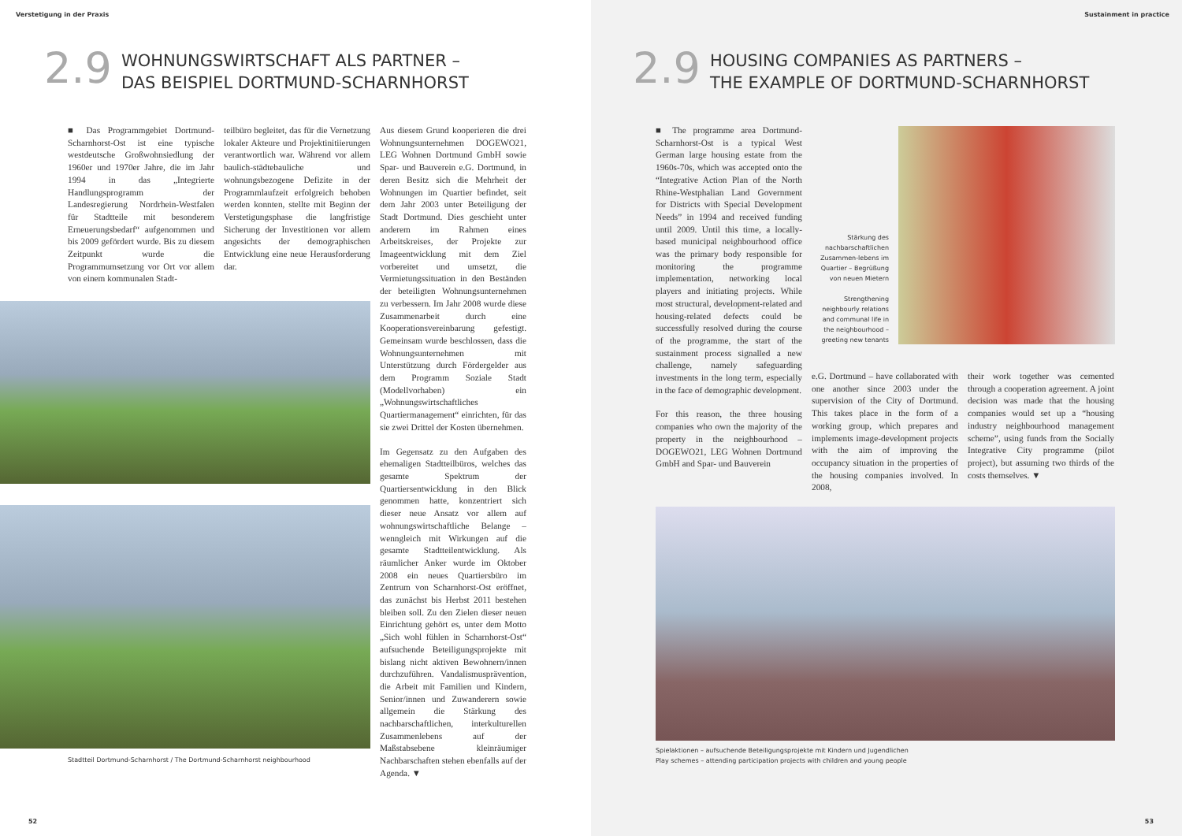Verstetigung in der Praxis
2.9 WOHNUNGSWIRTSCHAFT ALS PARTNER –
DAS BEISPIEL DORTMUND-SCHARNHORST
■ Das Programmgebiet Dortmund-Scharnhorst-Ost ist eine typische westdeutsche Großwohnsiedlung der 1960er und 1970er Jahre, die im Jahr 1994 in das „Integrierte Handlungsprogramm der Landesregierung Nordrhein-Westfalen für Stadtteile mit besonderem Erneuerungsbedarf“ aufgenommen und bis 2009 gefördert wurde. Bis zu diesem Zeitpunkt wurde die Programmumsetzung vor Ort vor allem von einem kommunalen Stadt-
teilbüro begleitet, das für die Vernetzung lokaler Akteure und Projektinitiierungen verantwortlich war. Während vor allem baulich-städtebauliche und wohnungsbezogene Defizite in der Programmlaufzeit erfolgreich behoben werden konnten, stellte mit Beginn der Verstetigungsphase die langfristige Sicherung der Investitionen vor allem angesichts der demographischen Entwicklung eine neue Herausforderung dar.
Aus diesem Grund kooperieren die drei Wohnungsunternehmen DOGEWO21, LEG Wohnen Dortmund GmbH sowie Spar- und Bauverein e.G. Dortmund, in deren Besitz sich die Mehrheit der Wohnungen im Quartier befindet, seit dem Jahr 2003 unter Beteiligung der Stadt Dortmund. Dies geschieht unter anderem im Rahmen eines Arbeitskreises, der Projekte zur Imageentwicklung mit dem Ziel vorbereitet und umsetzt, die Vermietungssituation in den Beständen der beteiligten Wohnungsunternehmen zu verbessern. Im Jahr 2008 wurde diese Zusammenarbeit durch eine Kooperationsvereinbarung gefestigt. Gemeinsam wurde beschlossen, dass die Wohnungsunternehmen mit Unterstützung durch Fördergelder aus dem Programm Soziale Stadt (Modellvorhaben) ein „Wohnungswirtschaftliches Quartiermanagement“ einrichten, für das sie zwei Drittel der Kosten übernehmen.
Im Gegensatz zu den Aufgaben des ehemaligen Stadtteilbüros, welches das gesamte Spektrum der Quartiersentwicklung in den Blick genommen hatte, konzentriert sich dieser neue Ansatz vor allem auf wohnungswirtschaftliche Belange – wenngleich mit Wirkungen auf die gesamte Stadtteilentwicklung. Als räumlicher Anker wurde im Oktober 2008 ein neues Quartiersbüro im Zentrum von Scharnhorst-Ost eröffnet, das zunächst bis Herbst 2011 bestehen bleiben soll. Zu den Zielen dieser neuen Einrichtung gehört es, unter dem Motto „Sich wohl fühlen in Scharnhorst-Ost“ aufsuchende Beteiligungsprojekte mit bislang nicht aktiven Bewohnern/innen durchzuführen. Vandalismusprävention, die Arbeit mit Familien und Kindern, Senior/innen und Zuwanderern sowie allgemein die Stärkung des nachbarschaftlichen, interkulturellen Zusammenlebens auf der Maßstabsebene kleinräumiger Nachbarschaften stehen ebenfalls auf der Agenda. ▼
Stadtteil Dortmund-Scharnhorst / The Dortmund-Scharnhorst neighbourhood
52
Sustainment in practice
2.9 HOUSING COMPANIES AS PARTNERS –
THE EXAMPLE OF DORTMUND-SCHARNHORST
■ The programme area Dortmund-Scharnhorst-Ost is a typical West German large housing estate from the 1960s-70s, which was accepted onto the “Integrative Action Plan of the North Rhine-Westphalian Land Government for Districts with Special Development Needs” in 1994 and received funding until 2009. Until this time, a locally-based municipal neighbourhood office was the primary body responsible for monitoring the programme implementation, networking local players and initiating projects. While most structural, development-related and housing-related defects could be successfully resolved during the course of the programme, the start of the sustainment process signalled a new challenge, namely safeguarding investments in the long term, especially in the face of demographic development.
For this reason, the three housing companies who own the majority of the property in the neighbourhood – DOGEWO21, LEG Wohnen Dortmund GmbH and Spar- und Bauverein
Stärkung des nachbarschaftlichen Zusammen-lebens im Quartier – Begrüßung von neuen Mietern
Strengthening neighbourly relations and communal life in the neighbourhood – greeting new tenants
e.G. Dortmund – have collaborated with one another since 2003 under the supervision of the City of Dortmund. This takes place in the form of a working group, which prepares and implements image-development projects with the aim of improving the occupancy situation in the properties of the housing companies involved. In 2008,
their work together was cemented through a cooperation agreement. A joint decision was made that the housing companies would set up a “housing industry neighbourhood management scheme”, using funds from the Socially Integrative City programme (pilot project), but assuming two thirds of the costs themselves. ▼
Spielaktionen – aufsuchende Beteiligungsprojekte mit Kindern und Jugendlichen
Play schemes – attending participation projects with children and young people
53